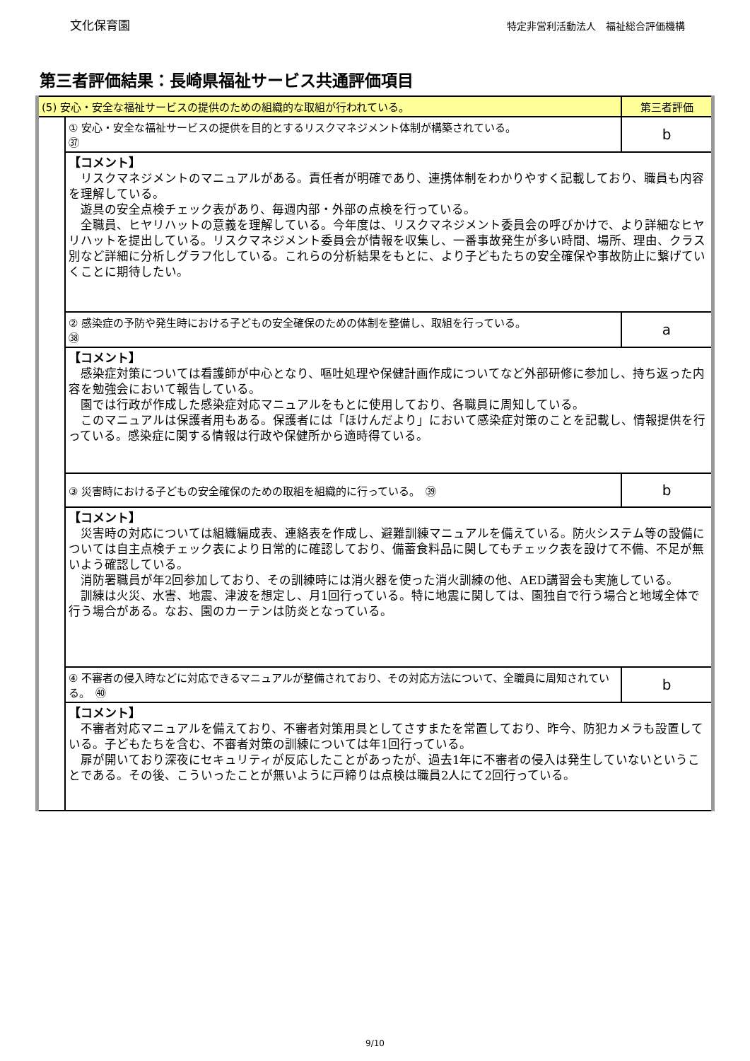文化保育園 特定非営利活動法人　福祉総合評価機構
第三者評価結果：長崎県福祉サービス共通評価項目
| (5) 安心・安全な福祉サービスの提供のための組織的な取組が行われている。 | | 第三者評価 |
| | ① 安心・安全な福祉サービスの提供を目的とするリスクマネジメント体制が構築されている。 ㊲ | b |
| | 【コメント】 リスクマネジメントのマニュアルがある。責任者が明確であり、連携体制をわかりやすく記載しており、職員も内容を理解している。 遊具の安全点検チェック表があり、毎週内部・外部の点検を行っている。 全職員、ヒヤリハットの意義を理解している。今年度は、リスクマネジメント委員会の呼びかけで、より詳細なヒヤリハットを提出している。リスクマネジメント委員会が情報を収集し、一番事故発生が多い時間、場所、理由、クラス別など詳細に分析しグラフ化している。これらの分析結果をもとに、より子どもたちの安全確保や事故防止に繋げていくことに期待したい。 | |
| | ② 感染症の予防や発生時における子どもの安全確保のための体制を整備し、取組を行っている。 ㊳ | a |
| | 【コメント】 感染症対策については看護師が中心となり、嘔吐処理や保健計画作成についてなど外部研修に参加し、持ち返った内容を勉強会において報告している。 園では行政が作成した感染症対応マニュアルをもとに使用しており、各職員に周知している。 このマニュアルは保護者用もある。保護者には「ほけんだより」において感染症対策のことを記載し、情報提供を行っている。感染症に関する情報は行政や保健所から適時得ている。 | |
| | ③ 災害時における子どもの安全確保のための取組を組織的に行っている。 ㊴ | b |
| | 【コメント】 災害時の対応については組織編成表、連絡表を作成し、避難訓練マニュアルを備えている。防火システム等の設備については自主点検チェック表により日常的に確認しており、備蓄食料品に関してもチェック表を設けて不備、不足が無いよう確認している。 消防署職員が年2回参加しており、その訓練時には消火器を使った消火訓練の他、AED講習会も実施している。 訓練は火災、水害、地震、津波を想定し、月1回行っている。特に地震に関しては、園独自で行う場合と地域全体で行う場合がある。なお、園のカーテンは防炎となっている。 | |
| | ④ 不審者の侵入時などに対応できるマニュアルが整備されており、その対応方法について、全職員に周知されている。 ㊵ | b |
| | 【コメント】 不審者対応マニュアルを備えており、不審者対策用具としてさすまたを常置しており、昨今、防犯カメラも設置している。子どもたちを含む、不審者対策の訓練については年1回行っている。 扉が開いており深夜にセキュリティが反応したことがあったが、過去1年に不審者の侵入は発生していないということである。その後、こういったことが無いように戸締りは点検は職員2人にて2回行っている。 | |
9/10